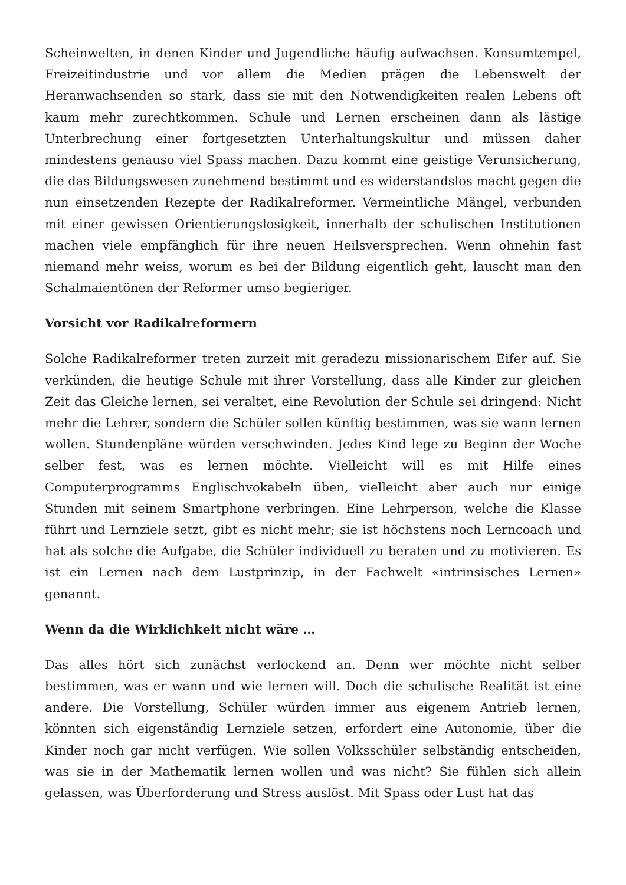Scheinwelten, in denen Kinder und Jugendliche häufig aufwachsen. Konsumtempel, Freizeitindustrie und vor allem die Medien prägen die Lebenswelt der Heranwachsenden so stark, dass sie mit den Notwendigkeiten realen Lebens oft kaum mehr zurechtkommen. Schule und Lernen erscheinen dann als lästige Unterbrechung einer fortgesetzten Unterhaltungskultur und müssen daher mindestens genauso viel Spass machen. Dazu kommt eine geistige Verunsicherung, die das Bildungswesen zunehmend bestimmt und es widerstandslos macht gegen die nun einsetzenden Rezepte der Radikalreformer. Vermeintliche Mängel, verbunden mit einer gewissen Orientierungslosigkeit, innerhalb der schulischen Institutionen machen viele empfänglich für ihre neuen Heilsversprechen. Wenn ohnehin fast niemand mehr weiss, worum es bei der Bildung eigentlich geht, lauscht man den Schalmaientönen der Reformer umso begieriger.
Vorsicht vor Radikalreformern
Solche Radikalreformer treten zurzeit mit geradezu missionarischem Eifer auf. Sie verkünden, die heutige Schule mit ihrer Vorstellung, dass alle Kinder zur gleichen Zeit das Gleiche lernen, sei veraltet, eine Revolution der Schule sei dringend: Nicht mehr die Lehrer, sondern die Schüler sollen künftig bestimmen, was sie wann lernen wollen. Stundenpläne würden verschwinden. Jedes Kind lege zu Beginn der Woche selber fest, was es lernen möchte. Vielleicht will es mit Hilfe eines Computerprogramms Englischvokabeln üben, vielleicht aber auch nur einige Stunden mit seinem Smartphone verbringen. Eine Lehrperson, welche die Klasse führt und Lernziele setzt, gibt es nicht mehr; sie ist höchstens noch Lerncoach und hat als solche die Aufgabe, die Schüler individuell zu beraten und zu motivieren. Es ist ein Lernen nach dem Lustprinzip, in der Fachwelt «intrinsisches Lernen» genannt.
Wenn da die Wirklichkeit nicht wäre …
Das alles hört sich zunächst verlockend an. Denn wer möchte nicht selber bestimmen, was er wann und wie lernen will. Doch die schulische Realität ist eine andere. Die Vorstellung, Schüler würden immer aus eigenem Antrieb lernen, könnten sich eigenständig Lernziele setzen, erfordert eine Autonomie, über die Kinder noch gar nicht verfügen. Wie sollen Volksschüler selbständig entscheiden, was sie in der Mathematik lernen wollen und was nicht? Sie fühlen sich allein gelassen, was Überforderung und Stress auslöst. Mit Spass oder Lust hat das